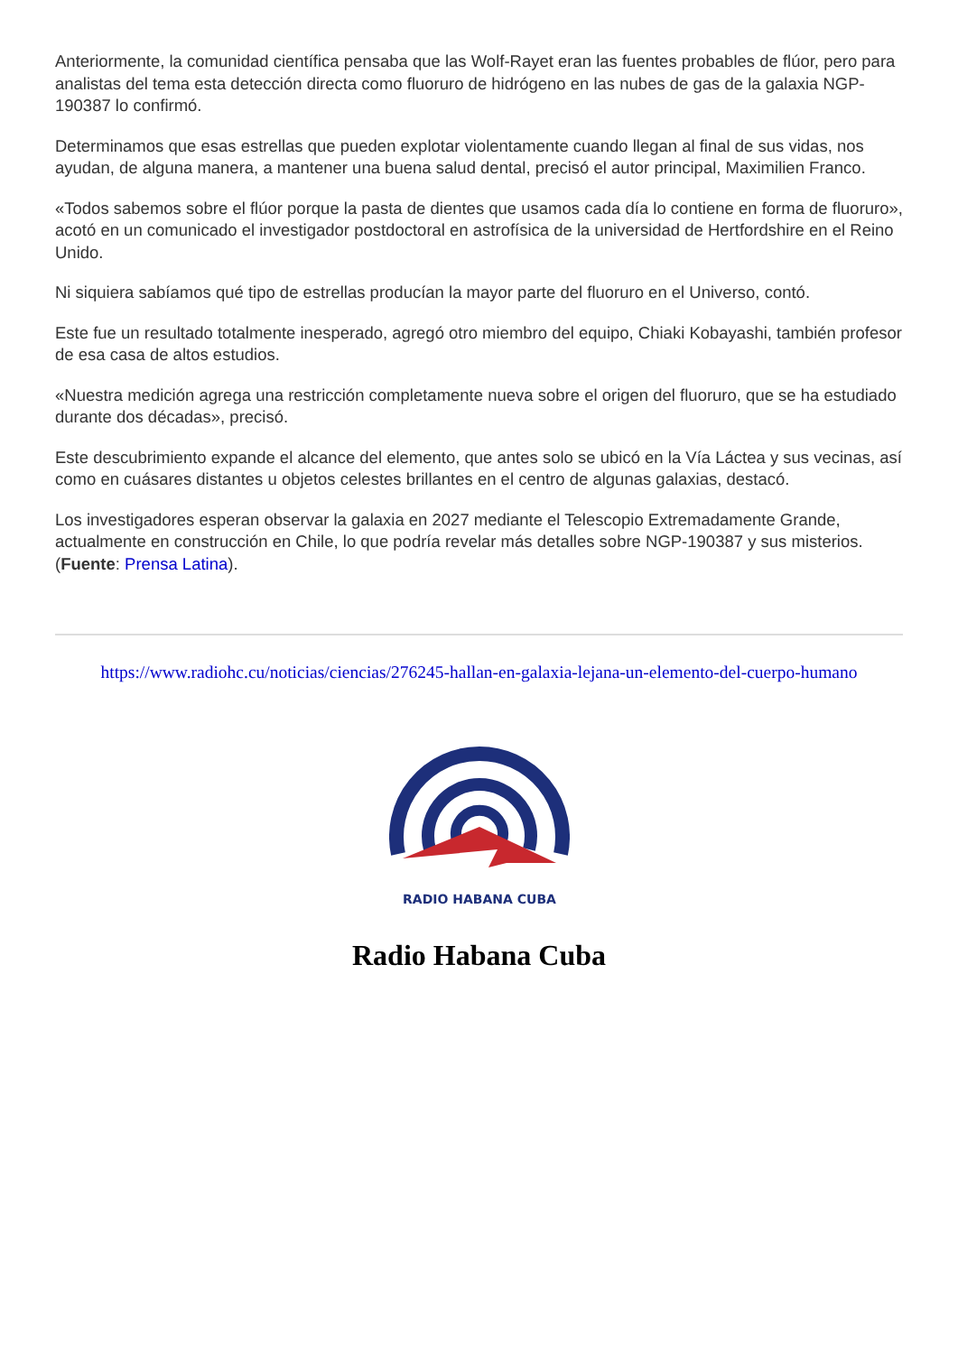Anteriormente, la comunidad científica pensaba que las Wolf-Rayet eran las fuentes probables de flúor, pero para analistas del tema esta detección directa como fluoruro de hidrógeno en las nubes de gas de la galaxia NGP-190387 lo confirmó.
Determinamos que esas estrellas que pueden explotar violentamente cuando llegan al final de sus vidas, nos ayudan, de alguna manera, a mantener una buena salud dental, precisó el autor principal, Maximilien Franco.
«Todos sabemos sobre el flúor porque la pasta de dientes que usamos cada día lo contiene en forma de fluoruro», acotó en un comunicado el investigador postdoctoral en astrofísica de la universidad de Hertfordshire en el Reino Unido.
Ni siquiera sabíamos qué tipo de estrellas producían la mayor parte del fluoruro en el Universo, contó.
Este fue un resultado totalmente inesperado, agregó otro miembro del equipo, Chiaki Kobayashi, también profesor de esa casa de altos estudios.
«Nuestra medición agrega una restricción completamente nueva sobre el origen del fluoruro, que se ha estudiado durante dos décadas», precisó.
Este descubrimiento expande el alcance del elemento, que antes solo se ubicó en la Vía Láctea y sus vecinas, así como en cuásares distantes u objetos celestes brillantes en el centro de algunas galaxias, destacó.
Los investigadores esperan observar la galaxia en 2027 mediante el Telescopio Extremadamente Grande, actualmente en construcción en Chile, lo que podría revelar más detalles sobre NGP-190387 y sus misterios. (Fuente: Prensa Latina).
https://www.radiohc.cu/noticias/ciencias/276245-hallan-en-galaxia-lejana-un-elemento-del-cuerpo-humano
RADIO HABANA CUBA
Radio Habana Cuba